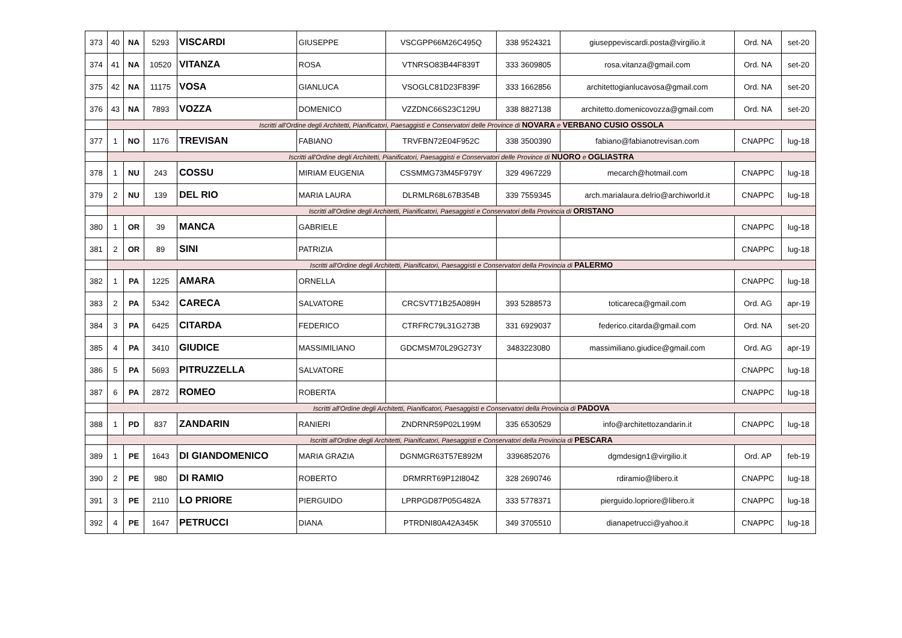| 373 | 40 | NA | 5293 | VISCARDI | GIUSEPPE | VSCGPP66M26C495Q | 338 9524321 | giuseppeviscardi.posta@virgilio.it | Ord. NA | set-20 |
| 374 | 41 | NA | 10520 | VITANZA | ROSA | VTNRSO83B44F839T | 333 3609805 | rosa.vitanza@gmail.com | Ord. NA | set-20 |
| 375 | 42 | NA | 11175 | VOSA | GIANLUCA | VSOGLC81D23F839F | 333 1662856 | architettogianlucavosa@gmail.com | Ord. NA | set-20 |
| 376 | 43 | NA | 7893 | VOZZA | DOMENICO | VZZDNC66S23C129U | 338 8827138 | architetto.domenicovozza@gmail.com | Ord. NA | set-20 |
| | Iscritti all'Ordine degli Architetti, Pianificatori, Paesaggisti e Conservatori delle Province di NOVARA e VERBANO CUSIO OSSOLA | | | | | | | | | |
| 377 | 1 | NO | 1176 | TREVISAN | FABIANO | TRVFBN72E04F952C | 338 3500390 | fabiano@fabianotrevisan.com | CNAPPC | lug-18 |
| | Iscritti all'Ordine degli Architetti, Pianificatori, Paesaggisti e Conservatori delle Province di NUORO e OGLIASTRA | | | | | | | | | |
| 378 | 1 | NU | 243 | COSSU | MIRIAM EUGENIA | CSSMMG73M45F979Y | 329 4967229 | mecarch@hotmail.com | CNAPPC | lug-18 |
| 379 | 2 | NU | 139 | DEL RIO | MARIA LAURA | DLRMLR68L67B354B | 339 7559345 | arch.marialaura.delrio@archiworld.it | CNAPPC | lug-18 |
| | Iscritti all'Ordine degli Architetti, Pianificatori, Paesaggisti e Conservatori della Provincia di ORISTANO | | | | | | | | | |
| 380 | 1 | OR | 39 | MANCA | GABRIELE | | | | CNAPPC | lug-18 |
| 381 | 2 | OR | 89 | SINI | PATRIZIA | | | | CNAPPC | lug-18 |
| | Iscritti all'Ordine degli Architetti, Pianificatori, Paesaggisti e Conservatori della Provincia di PALERMO | | | | | | | | | |
| 382 | 1 | PA | 1225 | AMARA | ORNELLA | | | | CNAPPC | lug-18 |
| 383 | 2 | PA | 5342 | CARECA | SALVATORE | CRCSVT71B25A089H | 393 5288573 | toticareca@gmail.com | Ord. AG | apr-19 |
| 384 | 3 | PA | 6425 | CITARDA | FEDERICO | CTRFRC79L31G273B | 331 6929037 | federico.citarda@gmail.com | Ord. NA | set-20 |
| 385 | 4 | PA | 3410 | GIUDICE | MASSIMILIANO | GDCMSM70L29G273Y | 3483223080 | massimiliano.giudice@gmail.com | Ord. AG | apr-19 |
| 386 | 5 | PA | 5693 | PITRUZZELLA | SALVATORE | | | | CNAPPC | lug-18 |
| 387 | 6 | PA | 2872 | ROMEO | ROBERTA | | | | CNAPPC | lug-18 |
| | Iscritti all'Ordine degli Architetti, Pianificatori, Paesaggisti e Conservatori della Provincia di PADOVA | | | | | | | | | |
| 388 | 1 | PD | 837 | ZANDARIN | RANIERI | ZNDRNR59P02L199M | 335 6530529 | info@architettozandarin.it | CNAPPC | lug-18 |
| | Iscritti all'Ordine degli Architetti, Pianificatori, Paesaggisti e Conservatori della Provincia di PESCARA | | | | | | | | | |
| 389 | 1 | PE | 1643 | DI GIANDOMENICO | MARIA GRAZIA | DGNMGR63T57E892M | 3396852076 | dgmdesign1@virgilio.it | Ord. AP | feb-19 |
| 390 | 2 | PE | 980 | DI RAMIO | ROBERTO | DRMRRT69P12I804Z | 328 2690746 | rdiramio@libero.it | CNAPPC | lug-18 |
| 391 | 3 | PE | 2110 | LO PRIORE | PIERGUIDO | LPRPGD87P05G482A | 333 5778371 | pierguido.lopriore@libero.it | CNAPPC | lug-18 |
| 392 | 4 | PE | 1647 | PETRUCCI | DIANA | PTRDNI80A42A345K | 349 3705510 | dianapetrucci@yahoo.it | CNAPPC | lug-18 |